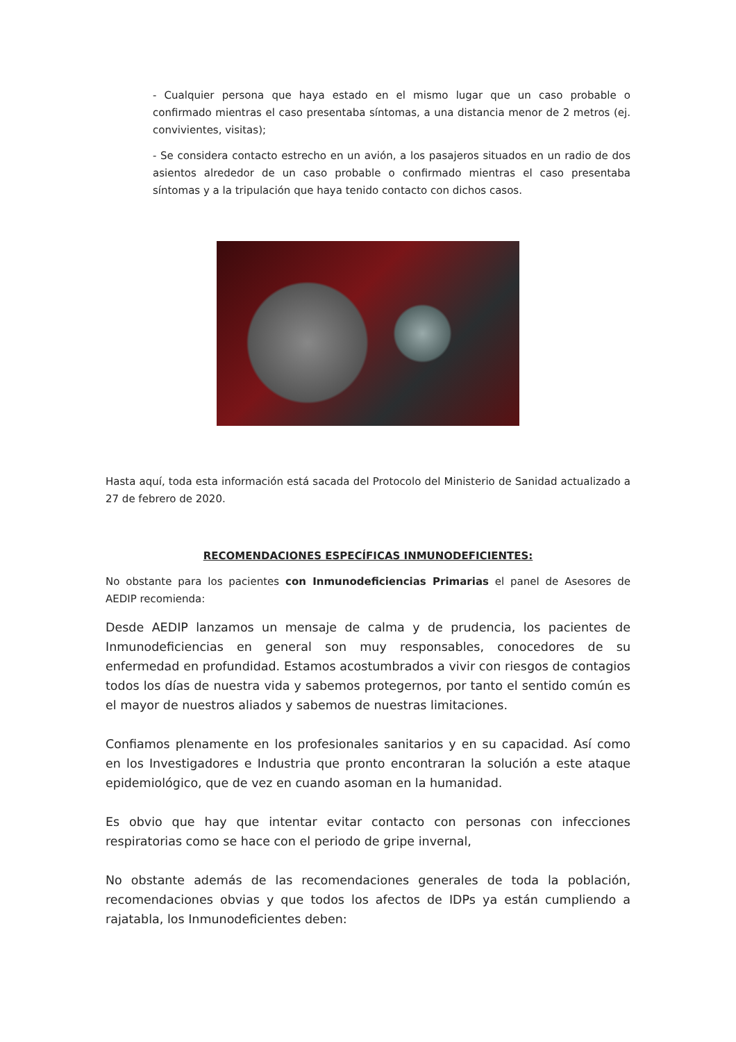- Cualquier persona que haya estado en el mismo lugar que un caso probable o confirmado mientras el caso presentaba síntomas, a una distancia menor de 2 metros (ej. convivientes, visitas);
- Se considera contacto estrecho en un avión, a los pasajeros situados en un radio de dos asientos alrededor de un caso probable o confirmado mientras el caso presentaba síntomas y a la tripulación que haya tenido contacto con dichos casos.
Hasta aquí, toda esta información está sacada del Protocolo del Ministerio de Sanidad actualizado a 27 de febrero de 2020.
RECOMENDACIONES ESPECÍFICAS INMUNODEFICIENTES:
No obstante para los pacientes con Inmunodeficiencias Primarias el panel de Asesores de AEDIP recomienda:
Desde AEDIP lanzamos un mensaje de calma y de prudencia, los pacientes de Inmunodeficiencias en general son muy responsables, conocedores de su enfermedad en profundidad. Estamos acostumbrados a vivir con riesgos de contagios todos los días de nuestra vida y sabemos protegernos, por tanto el sentido común es el mayor de nuestros aliados y sabemos de nuestras limitaciones.
Confiamos plenamente en los profesionales sanitarios y en su capacidad. Así como en los Investigadores e Industria que pronto encontraran la solución a este ataque epidemiológico, que de vez en cuando asoman en la humanidad.
Es obvio que hay que intentar evitar contacto con personas con infecciones respiratorias como se hace con el periodo de gripe invernal,
No obstante además de las recomendaciones generales de toda la población, recomendaciones obvias y que todos los afectos de IDPs ya están cumpliendo a rajatabla, los Inmunodeficientes deben: